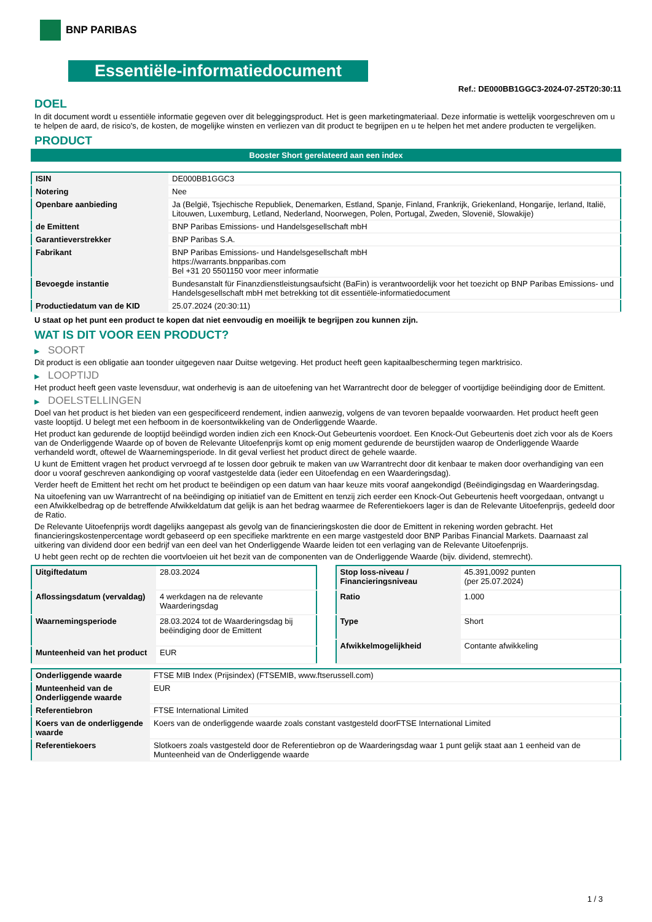BNP PARIBAS
Essentiële-informatiedocument
Ref.: DE000BB1GGC3-2024-07-25T20:30:11
DOEL
In dit document wordt u essentiële informatie gegeven over dit beleggingsproduct. Het is geen marketingmateriaal. Deze informatie is wettelijk voorgeschreven om u te helpen de aard, de risico's, de kosten, de mogelijke winsten en verliezen van dit product te begrijpen en u te helpen het met andere producten te vergelijken.
PRODUCT
Booster Short gerelateerd aan een index
| ISIN | DE000BB1GGC3 |
| Notering | Nee |
| Openbare aanbieding | Ja (België, Tsjechische Republiek, Denemarken, Estland, Spanje, Finland, Frankrijk, Griekenland, Hongarije, Ierland, Italië, Litouwen, Luxemburg, Letland, Nederland, Noorwegen, Polen, Portugal, Zweden, Slovenië, Slowakije) |
| de Emittent | BNP Paribas Emissions- und Handelsgesellschaft mbH |
| Garantieverstrekker | BNP Paribas S.A. |
| Fabrikant | BNP Paribas Emissions- und Handelsgesellschaft mbH https://warrants.bnpparibas.com Bel +31 20 5501150 voor meer informatie |
| Bevoegde instantie | Bundesanstalt für Finanzdienstleistungsaufsicht (BaFin) is verantwoordelijk voor het toezicht op BNP Paribas Emissions- und Handelsgesellschaft mbH met betrekking tot dit essentiële-informatiedocument |
| Productiedatum van de KID | 25.07.2024 (20:30:11) |
U staat op het punt een product te kopen dat niet eenvoudig en moeilijk te begrijpen zou kunnen zijn.
WAT IS DIT VOOR EEN PRODUCT?
▶ SOORT
Dit product is een obligatie aan toonder uitgegeven naar Duitse wetgeving. Het product heeft geen kapitaalbescherming tegen marktrisico.
▶ LOOPTIJD
Het product heeft geen vaste levensduur, wat onderhevig is aan de uitoefening van het Warrantrecht door de belegger of voortijdige beëindiging door de Emittent.
▶ DOELSTELLINGEN
Doel van het product is het bieden van een gespecificeerd rendement, indien aanwezig, volgens de van tevoren bepaalde voorwaarden. Het product heeft geen vaste looptijd. U belegt met een hefboom in de koersontwikkeling van de Onderliggende Waarde.
Het product kan gedurende de looptijd beëindigd worden indien zich een Knock-Out Gebeurtenis voordoet. Een Knock-Out Gebeurtenis doet zich voor als de Koers van de Onderliggende Waarde op of boven de Relevante Uitoefenprijs komt op enig moment gedurende de beurstijden waarop de Onderliggende Waarde verhandeld wordt, oftewel de Waarnemingsperiode. In dit geval verliest het product direct de gehele waarde.
U kunt de Emittent vragen het product vervroegd af te lossen door gebruik te maken van uw Warrantrecht door dit kenbaar te maken door overhandiging van een door u vooraf geschreven aankondiging op vooraf vastgestelde data (ieder een Uitoefendag en een Waarderingsdag).
Verder heeft de Emittent het recht om het product te beëindigen op een datum van haar keuze mits vooraf aangekondigd (Beëindigingsdag en Waarderingsdag.
Na uitoefening van uw Warrantrecht of na beëindiging op initiatief van de Emittent en tenzij zich eerder een Knock-Out Gebeurtenis heeft voorgedaan, ontvangt u een Afwikkelbedrag op de betreffende Afwikkeldatum dat gelijk is aan het bedrag waarmee de Referentiekoers lager is dan de Relevante Uitoefenprijs, gedeeld door de Ratio.
De Relevante Uitoefenprijs wordt dagelijks aangepast als gevolg van de financieringskosten die door de Emittent in rekening worden gebracht. Het financieringskostenpercentage wordt gebaseerd op een specifieke marktrente en een marge vastgesteld door BNP Paribas Financial Markets. Daarnaast zal uitkering van dividend door een bedrijf van een deel van het Onderliggende Waarde leiden tot een verlaging van de Relevante Uitoefenprijs.
U hebt geen recht op de rechten die voortvloeien uit het bezit van de componenten van de Onderliggende Waarde (bijv. dividend, stemrecht).
| Uitgiftedatum | 28.03.2024 |
| Aflossingsdatum (vervaldag) | 4 werkdagen na de relevante Waarderingsdag |
| Waarnemingsperiode | 28.03.2024 tot de Waarderingsdag bij beëindiging door de Emittent |
| Munteenheid van het product | EUR |
| Stop loss-niveau / Financieringsniveau | 45.391,0092 punten (per 25.07.2024) |
| Ratio | 1.000 |
| Type | Short |
| Afwikkelmogelijkheid | Contante afwikkeling |
| Onderliggende waarde | FTSE MIB Index (Prijsindex) (FTSEMIB, www.ftserussell.com) |
| Munteenheid van de Onderliggende waarde | EUR |
| Referentiebron | FTSE International Limited |
| Koers van de onderliggende waarde | Koers van de onderliggende waarde zoals constant vastgesteld doorFTSE International Limited |
| Referentiekoers | Slotkoers zoals vastgesteld door de Referentiebron op de Waarderingsdag waar 1 punt gelijk staat aan 1 eenheid van de Munteenheid van de Onderliggende waarde |
1 / 3